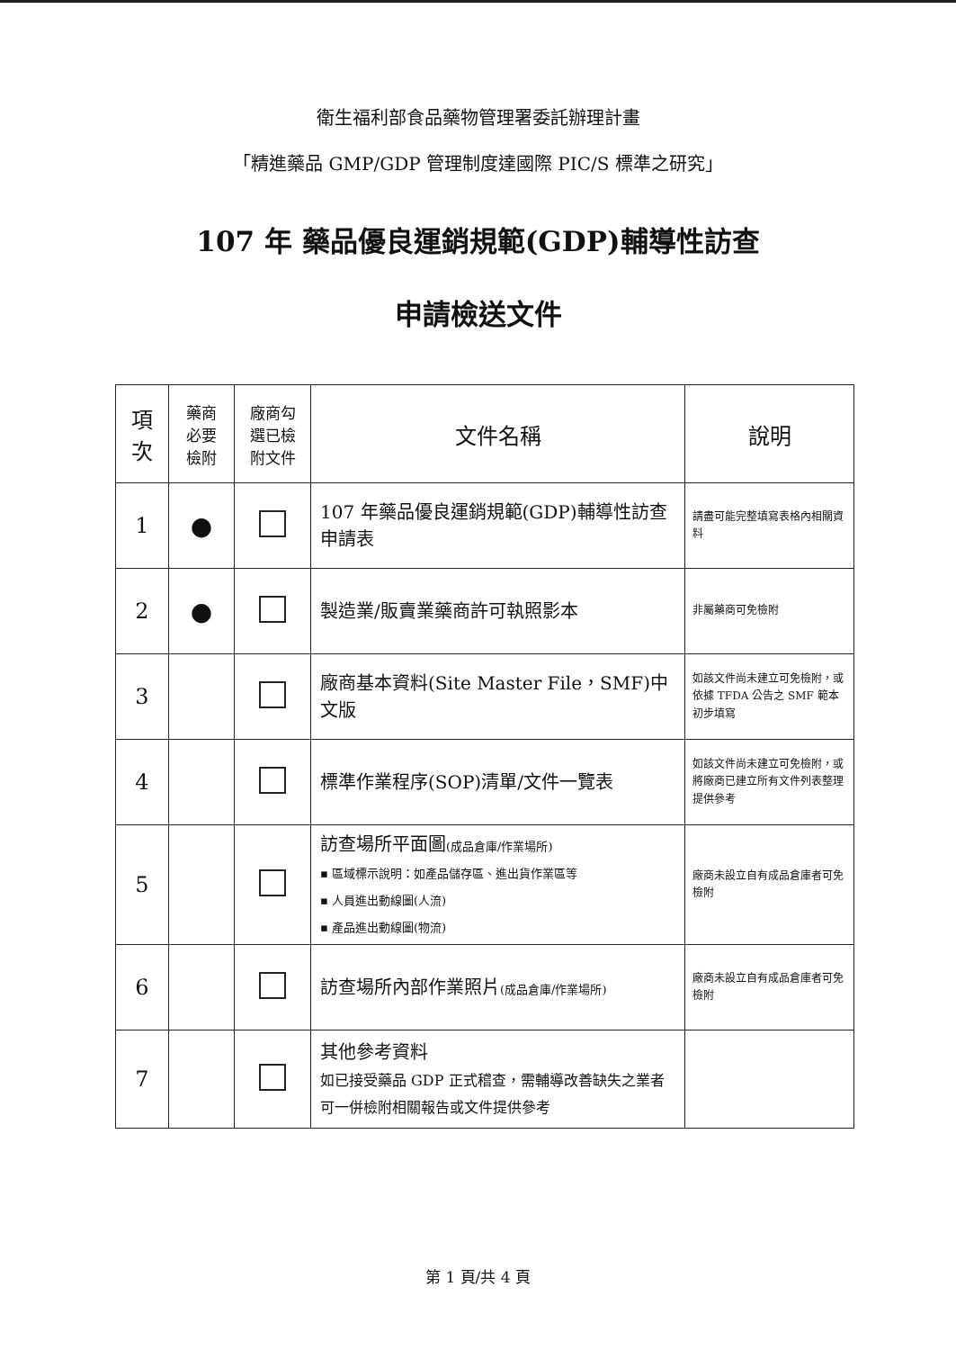衛生福利部食品藥物管理署委託辦理計畫
「精進藥品 GMP/GDP 管理制度達國際 PIC/S 標準之研究」
107 年 藥品優良運銷規範(GDP)輔導性訪查
申請檢送文件
| 項 次 | 藥商 必要 檢附 | 廠商勾 選已檢 附文件 | 文件名稱 | 說明 |
| --- | --- | --- | --- | --- |
| 1 | ● | | 107 年藥品優良運銷規範(GDP)輔導性訪查申請表 | 請盡可能完整填寫表格內相關資料 |
| 2 | ● | | 製造業/販賣業藥商許可執照影本 | 非屬藥商可免檢附 |
| 3 | | | 廠商基本資料(Site Master File，SMF)中文版 | 如該文件尚未建立可免檢附，或依據 TFDA 公告之 SMF 範本初步填寫 |
| 4 | | | 標準作業程序(SOP)清單/文件一覽表 | 如該文件尚未建立可免檢附，或將廠商已建立所有文件列表整理提供參考 |
| 5 | | | 訪查場所平面圖 (成品倉庫/作業場所) ▪ 區域標示說明：如產品儲存區、進出貨作業區等 ▪ 人員進出動線圖(人流) ▪ 產品進出動線圖(物流) | 廠商未設立自有成品倉庫者可免檢附 |
| 6 | | | 訪查場所內部作業照片 (成品倉庫/作業場所) | 廠商未設立自有成品倉庫者可免檢附 |
| 7 | | | 其他參考資料 如已接受藥品 GDP 正式稽查，需輔導改善缺失之業者可一併檢附相關報告或文件提供參考 | |
第 1 頁/共 4 頁